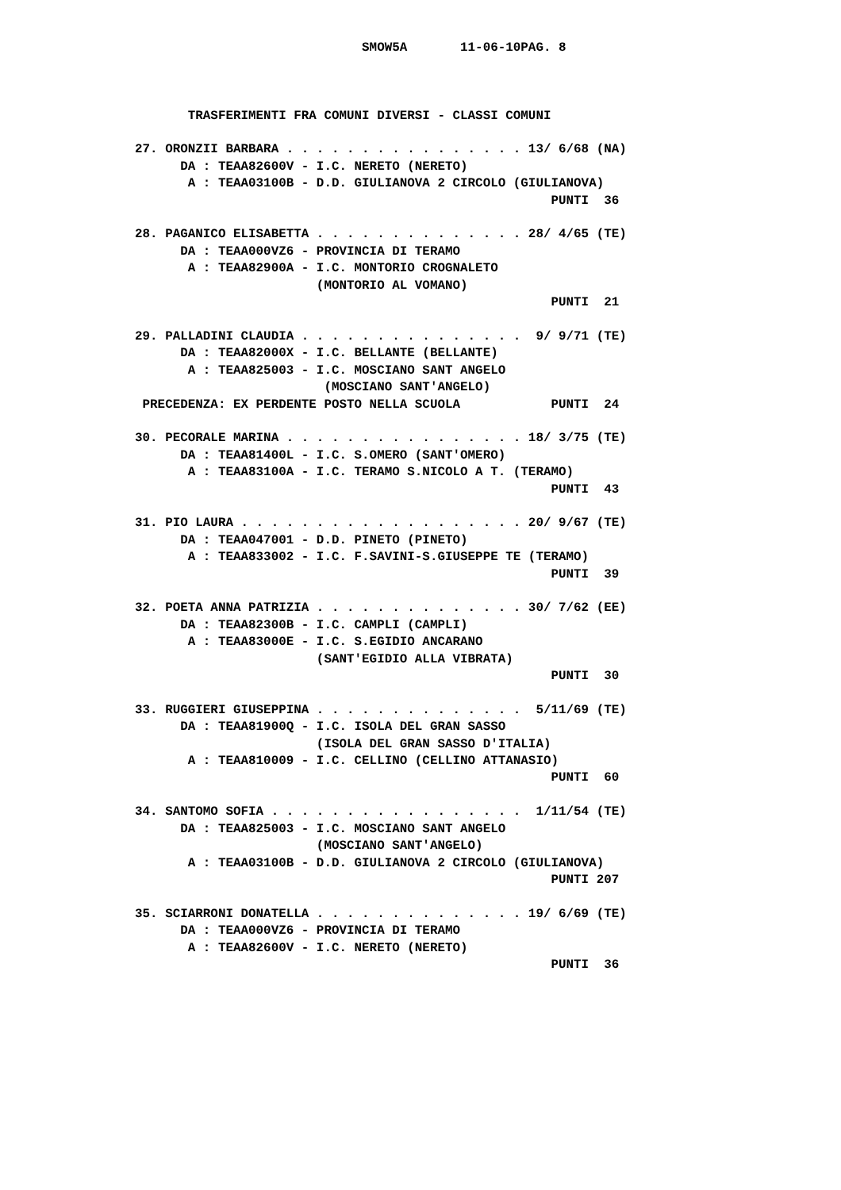SMOW5A       11-06-10PAG. 8



       TRASFERIMENTI FRA COMUNI DIVERSI - CLASSI COMUNI

27. ORONZII BARBARA . . . . . . . . . . . . . . . . 13/ 6/68 (NA)
      DA : TEAA82600V - I.C. NERETO (NERETO)
       A : TEAA03100B - D.D. GIULIANOVA 2 CIRCOLO (GIULIANOVA)
                                                       PUNTI  36

28. PAGANICO ELISABETTA . . . . . . . . . . . . . . 28/ 4/65 (TE)
      DA : TEAA000VZ6 - PROVINCIA DI TERAMO
       A : TEAA82900A - I.C. MONTORIO CROGNALETO
                        (MONTORIO AL VOMANO)
                                                       PUNTI  21

29. PALLADINI CLAUDIA . . . . . . . . . . . . . . .  9/ 9/71 (TE)
      DA : TEAA82000X - I.C. BELLANTE (BELLANTE)
       A : TEAA825003 - I.C. MOSCIANO SANT ANGELO
                         (MOSCIANO SANT'ANGELO)
 PRECEDENZA: EX PERDENTE POSTO NELLA SCUOLA            PUNTI  24

30. PECORALE MARINA . . . . . . . . . . . . . . . . 18/ 3/75 (TE)
      DA : TEAA81400L - I.C. S.OMERO (SANT'OMERO)
       A : TEAA83100A - I.C. TERAMO S.NICOLO A T. (TERAMO)
                                                       PUNTI  43

31. PIO LAURA . . . . . . . . . . . . . . . . . . . 20/ 9/67 (TE)
      DA : TEAA047001 - D.D. PINETO (PINETO)
       A : TEAA833002 - I.C. F.SAVINI-S.GIUSEPPE TE (TERAMO)
                                                       PUNTI  39

32. POETA ANNA PATRIZIA . . . . . . . . . . . . . . 30/ 7/62 (EE)
      DA : TEAA82300B - I.C. CAMPLI (CAMPLI)
       A : TEAA83000E - I.C. S.EGIDIO ANCARANO
                        (SANT'EGIDIO ALLA VIBRATA)
                                                       PUNTI  30

33. RUGGIERI GIUSEPPINA . . . . . . . . . . . . . .  5/11/69 (TE)
      DA : TEAA81900Q - I.C. ISOLA DEL GRAN SASSO
                        (ISOLA DEL GRAN SASSO D'ITALIA)
       A : TEAA810009 - I.C. CELLINO (CELLINO ATTANASIO)
                                                       PUNTI  60

34. SANTOMO SOFIA . . . . . . . . . . . . . . . . .  1/11/54 (TE)
      DA : TEAA825003 - I.C. MOSCIANO SANT ANGELO
                        (MOSCIANO SANT'ANGELO)
       A : TEAA03100B - D.D. GIULIANOVA 2 CIRCOLO (GIULIANOVA)
                                                       PUNTI 207

35. SCIARRONI DONATELLA . . . . . . . . . . . . . . 19/ 6/69 (TE)
      DA : TEAA000VZ6 - PROVINCIA DI TERAMO
       A : TEAA82600V - I.C. NERETO (NERETO)
                                                       PUNTI  36